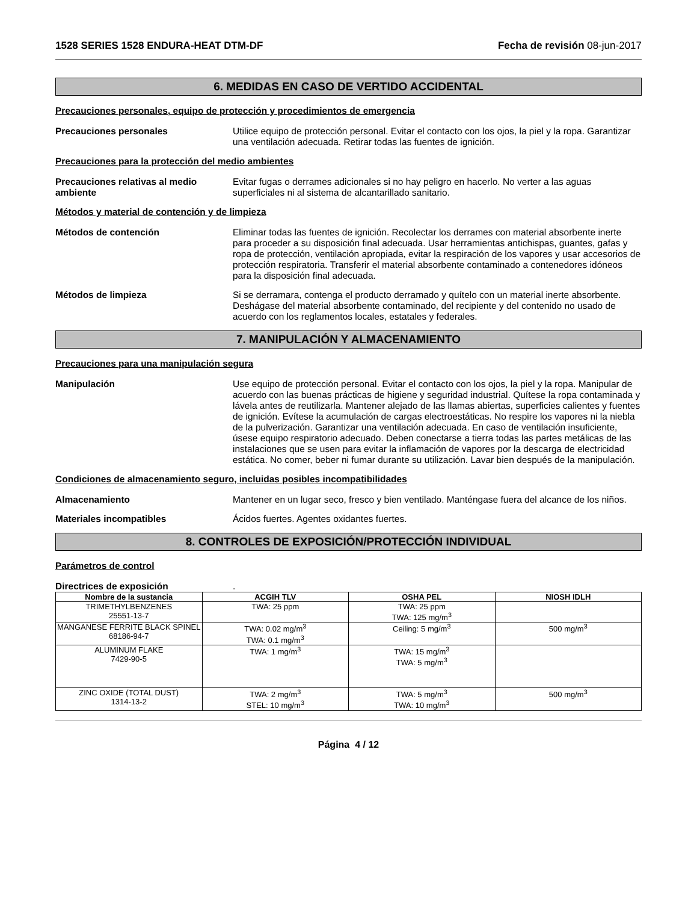1528 SERIES 1528 ENDURA-HEAT DTM-DF Fecha de revisión 08-jun-2017
6. MEDIDAS EN CASO DE VERTIDO ACCIDENTAL
Precauciones personales, equipo de protección y procedimientos de emergencia
Precauciones personales Utilice equipo de protección personal. Evitar el contacto con los ojos, la piel y la ropa. Garantizar una ventilación adecuada. Retirar todas las fuentes de ignición.
Precauciones para la protección del medio ambientes
Precauciones relativas al medio ambiente
Evitar fugas o derrames adicionales si no hay peligro en hacerlo. No verter a las aguas superficiales ni al sistema de alcantarillado sanitario.
Métodos y material de contención y de limpieza
Métodos de contención Eliminar todas las fuentes de ignición. Recolectar los derrames con material absorbente inerte para proceder a su disposición final adecuada. Usar herramientas antichispas, guantes, gafas y ropa de protección, ventilación apropiada, evitar la respiración de los vapores y usar accesorios de protección respiratoria. Transferir el material absorbente contaminado a contenedores idóneos para la disposición final adecuada.
Métodos de limpieza Si se derramara, contenga el producto derramado y quítelo con un material inerte absorbente. Deshágase del material absorbente contaminado, del recipiente y del contenido no usado de acuerdo con los reglamentos locales, estatales y federales.
7. MANIPULACIÓN Y ALMACENAMIENTO
Precauciones para una manipulación segura
Manipulación Use equipo de protección personal. Evitar el contacto con los ojos, la piel y la ropa. Manipular de acuerdo con las buenas prácticas de higiene y seguridad industrial. Quítese la ropa contaminada y lávela antes de reutilizarla. Mantener alejado de las llamas abiertas, superficies calientes y fuentes de ignición. Evítese la acumulación de cargas electroestáticas. No respire los vapores ni la niebla de la pulverización. Garantizar una ventilación adecuada. En caso de ventilación insuficiente, úsese equipo respiratorio adecuado. Deben conectarse a tierra todas las partes metálicas de las instalaciones que se usen para evitar la inflamación de vapores por la descarga de electricidad estática. No comer, beber ni fumar durante su utilización. Lavar bien después de la manipulación.
Condiciones de almacenamiento seguro, incluidas posibles incompatibilidades
Almacenamiento Mantener en un lugar seco, fresco y bien ventilado. Manténgase fuera del alcance de los niños.
Materiales incompatibles Ácidos fuertes. Agentes oxidantes fuertes.
8. CONTROLES DE EXPOSICIÓN/PROTECCIÓN INDIVIDUAL
Parámetros de control
Directrices de exposición .
| Nombre de la sustancia | ACGIH TLV | OSHA PEL | NIOSH IDLH |
| --- | --- | --- | --- |
| TRIMETHYLBENZENES 25551-13-7 | TWA: 25 ppm | TWA: 25 ppm TWA: 125 mg/m<sup>3</sup> | |
| MANGANESE FERRITE BLACK SPINEL 68186-94-7 | TWA: 0.02 mg/m<sup>3</sup> TWA: 0.1 mg/m<sup>3</sup> | Ceiling: 5 mg/m<sup>3</sup> | 500 mg/m<sup>3</sup> |
| ALUMINUM FLAKE 7429-90-5 | TWA: 1 mg/m<sup>3</sup> | TWA: 15 mg/m<sup>3</sup> TWA: 5 mg/m<sup>3</sup> | |
| ZINC OXIDE (TOTAL DUST) 1314-13-2 | TWA: 2 mg/m<sup>3</sup> STEL: 10 mg/m<sup>3</sup> | TWA: 5 mg/m<sup>3</sup> TWA: 10 mg/m<sup>3</sup> | 500 mg/m<sup>3</sup> |
Página 4 / 12